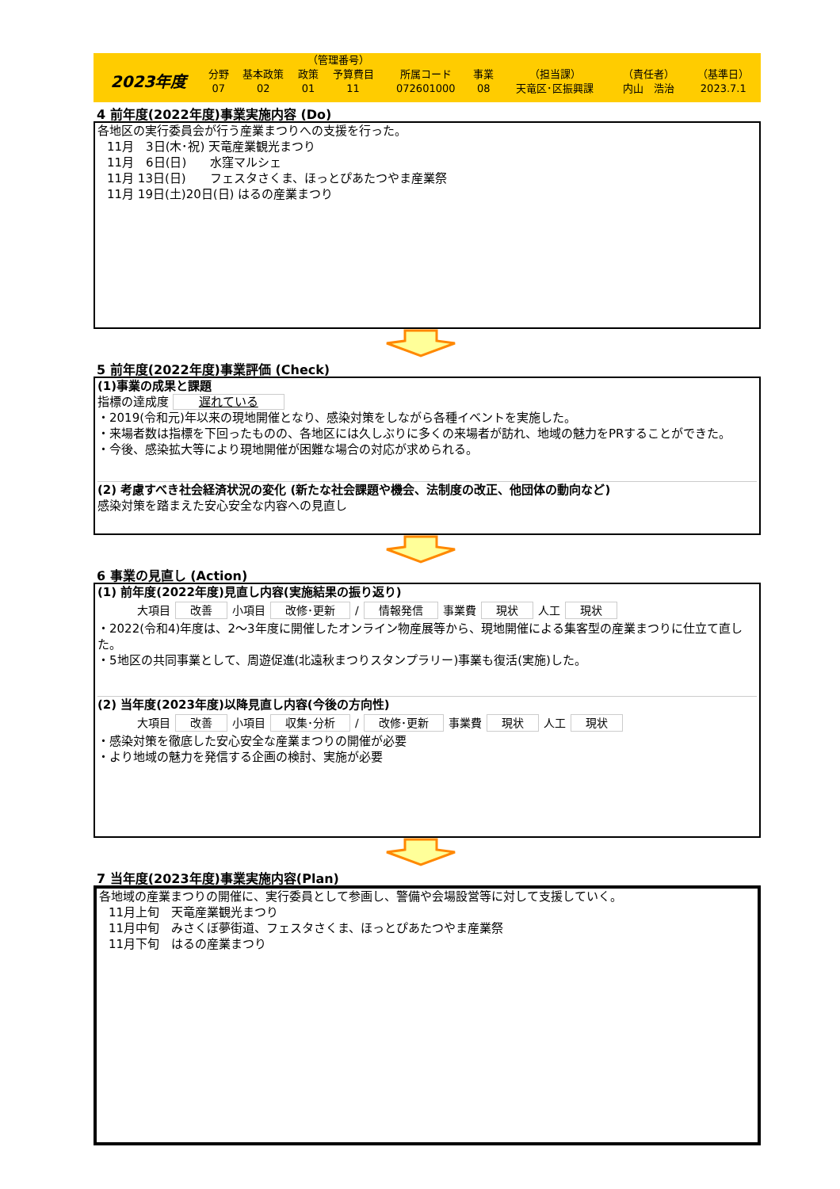| | | | （管理番号） | | | | | | |
| 2023年度 | 分野 | 基本政策 | 政策 | 予算費目 | 所属コード | 事業 | （担当課） | （責任者） | （基準日） |
| | 07 | 02 | 01 | 11 | 072601000 | 08 | 天竜区･区振興課 | 内山 浩治 | 2023.7.1 |
4 前年度(2022年度)事業実施内容 (Do)
各地区の実行委員会が行う産業まつりへの支援を行った。
11月　3日(木･祝) 天竜産業観光まつり
11月　6日(日)　　水窪マルシェ
11月 13日(日)　　フェスタさくま、ほっとぴあたつやま産業祭
11月 19日(土)20日(日) はるの産業まつり
5 前年度(2022年度)事業評価 (Check)
(1)事業の成果と課題
指標の達成度 遅れている
・2019(令和元)年以来の現地開催となり、感染対策をしながら各種イベントを実施した。
・来場者数は指標を下回ったものの、各地区には久しぶりに多くの来場者が訪れ、地域の魅力をPRすることができた。
・今後、感染拡大等により現地開催が困難な場合の対応が求められる。
(2) 考慮すべき社会経済状況の変化 (新たな社会課題や機会、法制度の改正、他団体の動向など)
感染対策を踏まえた安心安全な内容への見直し
6 事業の見直し (Action)
(1) 前年度(2022年度)見直し内容(実施結果の振り返り)
大項目 改善 小項目 改修･更新 / 情報発信 事業費 現状 人工 現状
・2022(令和4)年度は、2～3年度に開催したオンライン物産展等から、現地開催による集客型の産業まつりに仕立て直した。
・5地区の共同事業として、周遊促進(北遠秋まつりスタンプラリー)事業も復活(実施)した。
(2) 当年度(2023年度)以降見直し内容(今後の方向性)
大項目 改善 小項目 収集･分析 / 改修･更新 事業費 現状 人工 現状
・感染対策を徹底した安心安全な産業まつりの開催が必要
・より地域の魅力を発信する企画の検討、実施が必要
7 当年度(2023年度)事業実施内容(Plan)
各地域の産業まつりの開催に、実行委員として参画し、警備や会場設営等に対して支援していく。
11月上旬　天竜産業観光まつり
11月中旬　みさくぼ夢街道、フェスタさくま、ほっとぴあたつやま産業祭
11月下旬　はるの産業まつり